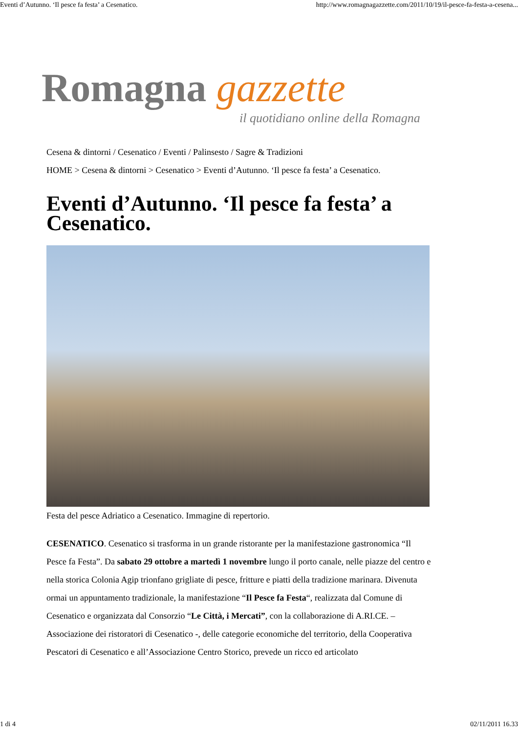Eventi d’Autunno. ‘Il pesce fa festa’ a Cesenatico. http://www.romagnagazzette.com/2011/10/19/il-pesce-fa-festa-a-cesena...
Romagna gazzette
il quotidiano online della Romagna
Cesena & dintorni / Cesenatico / Eventi / Palinsesto / Sagre & Tradizioni
HOME > Cesena & dintorni > Cesenatico > Eventi d’Autunno. ‘Il pesce fa festa’ a Cesenatico.
Eventi d’Autunno. ‘Il pesce fa festa’ a Cesenatico.
Festa del pesce Adriatico a Cesenatico. Immagine di repertorio.
CESENATICO. Cesenatico si trasforma in un grande ristorante per la manifestazione gastronomica “Il Pesce fa Festa”. Da sabato 29 ottobre a martedì 1 novembre lungo il porto canale, nelle piazze del centro e nella storica Colonia Agip trionfano grigliate di pesce, fritture e piatti della tradizione marinara. Divenuta ormai un appuntamento tradizionale, la manifestazione “Il Pesce fa Festa“, realizzata dal Comune di Cesenatico e organizzata dal Consorzio “Le Città, i Mercati”, con la collaborazione di A.RI.CE. – Associazione dei ristoratori di Cesenatico -, delle categorie economiche del territorio, della Cooperativa Pescatori di Cesenatico e all’Associazione Centro Storico, prevede un ricco ed articolato
1 di 4 02/11/2011 16.33